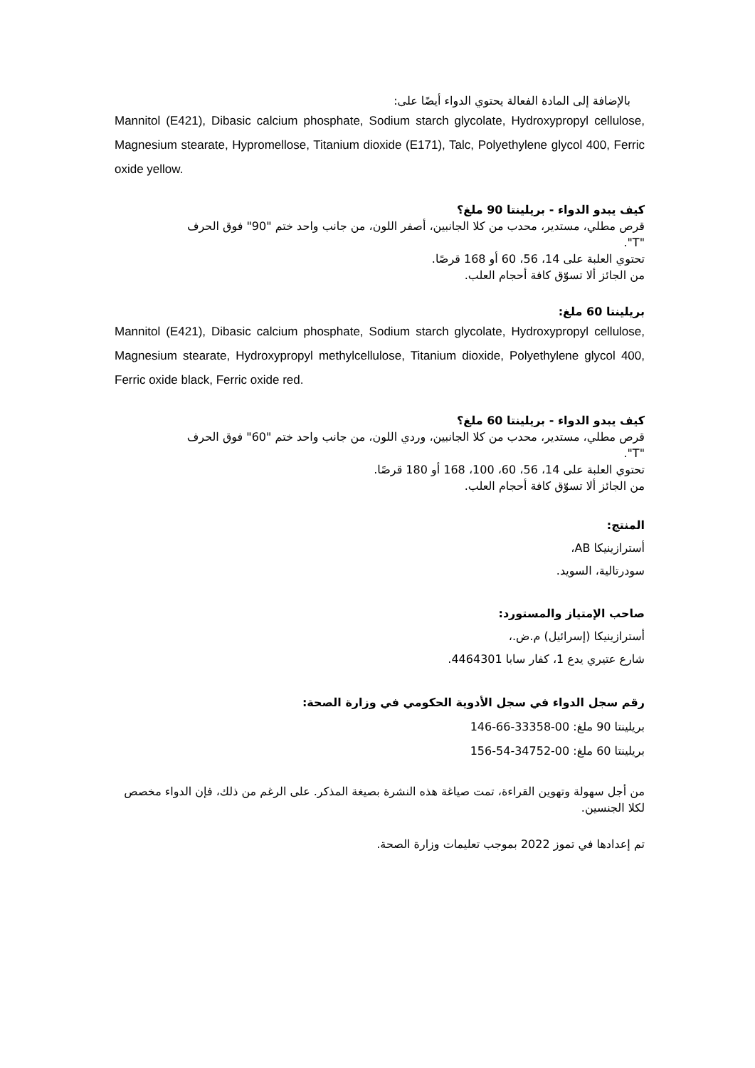بالإضافة إلى المادة الفعالة يحتوي الدواء أيضًا على:
Mannitol (E421), Dibasic calcium phosphate, Sodium starch glycolate, Hydroxypropyl cellulose, Magnesium stearate, Hypromellose, Titanium dioxide (E171), Talc, Polyethylene glycol 400, Ferric oxide yellow.
كيف يبدو الدواء - بريلينتا 90 ملغ؟
قرص مطلي، مستدير، محدب من كلا الجانبين، أصفر اللون، من جانب واحد ختم "90" فوق الحرف "T".
تحتوي العلبة على 14، 56، 60 أو 168 قرصًا.
من الجائز ألا تسوّق كافة أحجام العلب.
بريلينتا 60 ملغ:
Mannitol (E421), Dibasic calcium phosphate, Sodium starch glycolate, Hydroxypropyl cellulose, Magnesium stearate, Hydroxypropyl methylcellulose, Titanium dioxide, Polyethylene glycol 400, Ferric oxide black, Ferric oxide red.
كيف يبدو الدواء - بريلينتا 60 ملغ؟
قرص مطلي، مستدير، محدب من كلا الجانبين، وردي اللون، من جانب واحد ختم "60" فوق الحرف "T".
تحتوي العلبة على 14، 56، 60، 100، 168 أو 180 قرصًا.
من الجائز ألا تسوّق كافة أحجام العلب.
المنتج:
أسترازينيكا AB،
سودرتالية، السويد.
صاحب الإمتياز والمستورد:
أسترازينيكا (إسرائيل) م.ض.،
شارع عتيري يدع 1، كفار سابا 4464301.
رقم سجل الدواء في سجل الأدوية الحكومي في وزارة الصحة:
بريلينتا 90 ملغ: 00-33358-66-146
بريلينتا 60 ملغ: 00-34752-54-156
من أجل سهولة وتهوين القراءة، تمت صياغة هذه النشرة بصيغة المذكر. على الرغم من ذلك، فإن الدواء مخصص لكلا الجنسين.
تم إعدادها في تموز 2022 بموجب تعليمات وزارة الصحة.